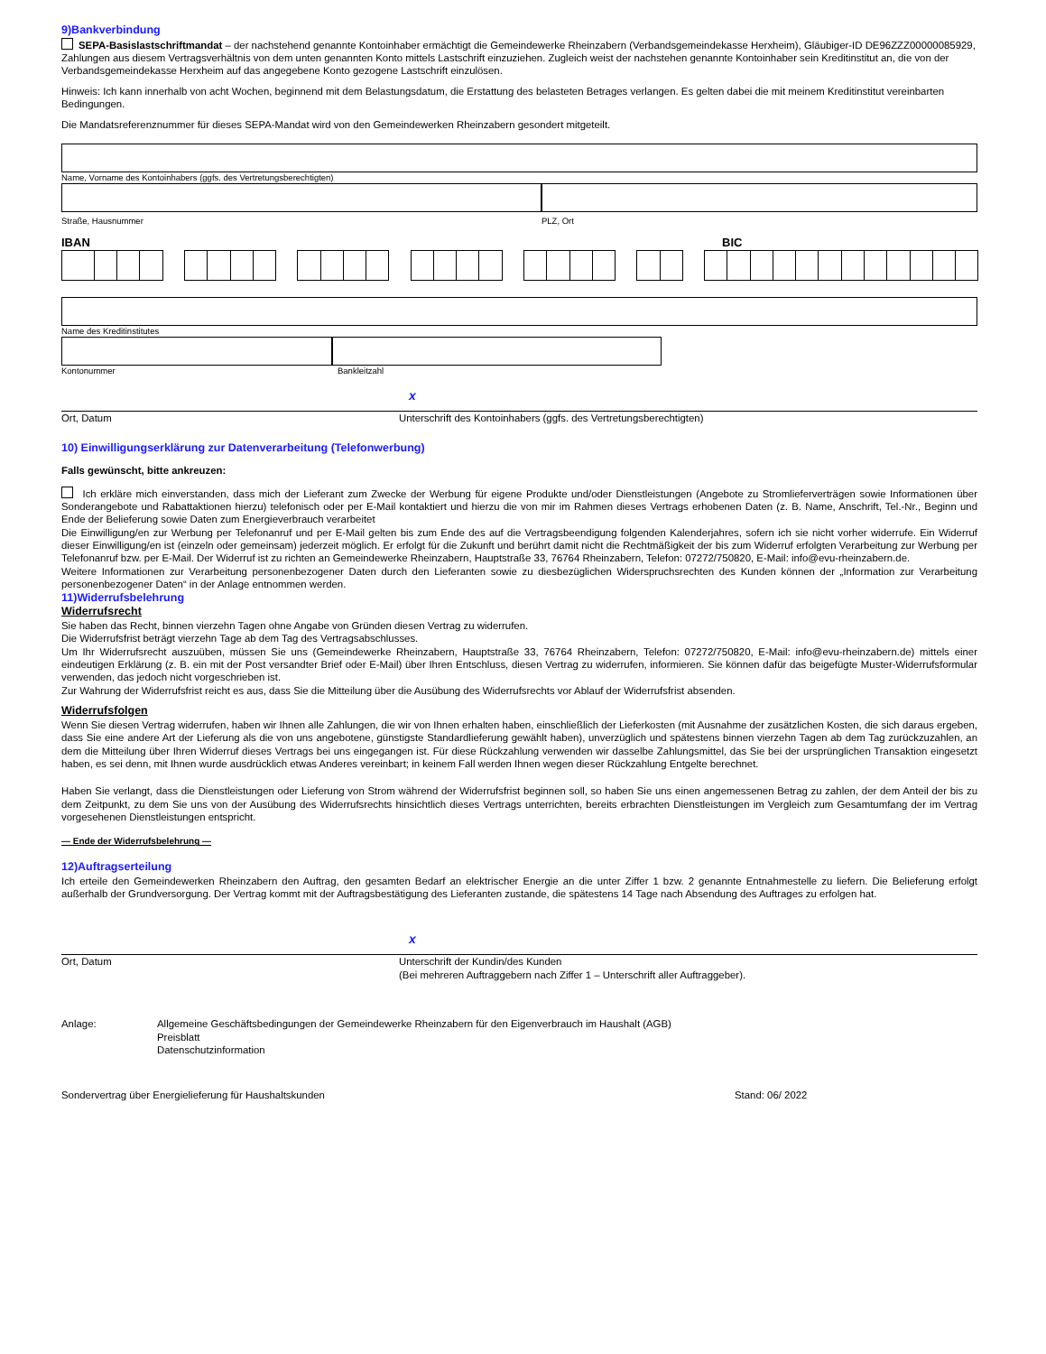9)Bankverbindung
SEPA-Basislastschriftmandat – der nachstehend genannte Kontoinhaber ermächtigt die Gemeindewerke Rheinzabern (Verbandsgemeindekasse Herxheim), Gläubiger-ID DE96ZZZ00000085929, Zahlungen aus diesem Vertragsverhältnis von dem unten genannten Konto mittels Lastschrift einzuziehen. Zugleich weist der nachstehen genannte Kontoinhaber sein Kreditinstitut an, die von der Verbandsgemeindekasse Herxheim auf das angegebene Konto gezogene Lastschrift einzulösen.
Hinweis: Ich kann innerhalb von acht Wochen, beginnend mit dem Belastungsdatum, die Erstattung des belasteten Betrages verlangen. Es gelten dabei die mit meinem Kreditinstitut vereinbarten Bedingungen.
Die Mandatsreferenznummer für dieses SEPA-Mandat wird von den Gemeindewerken Rheinzabern gesondert mitgeteilt.
Name, Vorname des Kontoinhabers (ggfs. des Vertretungsberechtigten)
Straße, Hausnummer PLZ, Ort
IBAN BIC
Name des Kreditinstitutes
Kontonummer Bankleitzahl
x
Ort, Datum Unterschrift des Kontoinhabers (ggfs. des Vertretungsberechtigten)
10) Einwilligungserklärung zur Datenverarbeitung (Telefonwerbung)
Falls gewünscht, bitte ankreuzen:
Ich erkläre mich einverstanden, dass mich der Lieferant zum Zwecke der Werbung für eigene Produkte und/oder Dienstleistungen (Angebote zu Stromlieferverträgen sowie Informationen über Sonderangebote und Rabattaktionen hierzu) telefonisch oder per E-Mail kontaktiert und hierzu die von mir im Rahmen dieses Vertrags erhobenen Daten (z. B. Name, Anschrift, Tel.-Nr., Beginn und Ende der Belieferung sowie Daten zum Energieverbrauch verarbeitet
Die Einwilligung/en zur Werbung per Telefonanruf und per E-Mail gelten bis zum Ende des auf die Vertragsbeendigung folgenden Kalenderjahres, sofern ich sie nicht vorher widerrufe. Ein Widerruf dieser Einwilligung/en ist (einzeln oder gemeinsam) jederzeit möglich. Er erfolgt für die Zukunft und berührt damit nicht die Rechtmäßigkeit der bis zum Widerruf erfolgten Verarbeitung zur Werbung per Telefonanruf bzw. per E-Mail. Der Widerruf ist zu richten an Gemeindewerke Rheinzabern, Hauptstraße 33, 76764 Rheinzabern, Telefon: 07272/750820, E-Mail: info@evu-rheinzabern.de.
Weitere Informationen zur Verarbeitung personenbezogener Daten durch den Lieferanten sowie zu diesbezüglichen Widerspruchsrechten des Kunden können der „Information zur Verarbeitung personenbezogener Daten“ in der Anlage entnommen werden.
11)Widerrufsbelehrung
Widerrufsrecht
Sie haben das Recht, binnen vierzehn Tagen ohne Angabe von Gründen diesen Vertrag zu widerrufen.
Die Widerrufsfrist beträgt vierzehn Tage ab dem Tag des Vertragsabschlusses.
Um Ihr Widerrufsrecht auszuüben, müssen Sie uns (Gemeindewerke Rheinzabern, Hauptstraße 33, 76764 Rheinzabern, Telefon: 07272/750820, E-Mail: info@evu-rheinzabern.de) mittels einer eindeutigen Erklärung (z. B. ein mit der Post versandter Brief oder E-Mail) über Ihren Entschluss, diesen Vertrag zu widerrufen, informieren. Sie können dafür das beigefügte Muster-Widerrufsformular verwenden, das jedoch nicht vorgeschrieben ist.
Zur Wahrung der Widerrufsfrist reicht es aus, dass Sie die Mitteilung über die Ausübung des Widerrufsrechts vor Ablauf der Widerrufsfrist absenden.
Widerrufsfolgen
Wenn Sie diesen Vertrag widerrufen, haben wir Ihnen alle Zahlungen, die wir von Ihnen erhalten haben, einschließlich der Lieferkosten (mit Ausnahme der zusätzlichen Kosten, die sich daraus ergeben, dass Sie eine andere Art der Lieferung als die von uns angebotene, günstigste Standardlieferung gewählt haben), unverzüglich und spätestens binnen vierzehn Tagen ab dem Tag zurückzuzahlen, an dem die Mitteilung über Ihren Widerruf dieses Vertrags bei uns eingegangen ist. Für diese Rückzahlung verwenden wir dasselbe Zahlungsmittel, das Sie bei der ursprünglichen Transaktion eingesetzt haben, es sei denn, mit Ihnen wurde ausdrücklich etwas Anderes vereinbart; in keinem Fall werden Ihnen wegen dieser Rückzahlung Entgelte berechnet.
Haben Sie verlangt, dass die Dienstleistungen oder Lieferung von Strom während der Widerrufsfrist beginnen soll, so haben Sie uns einen angemessenen Betrag zu zahlen, der dem Anteil der bis zu dem Zeitpunkt, zu dem Sie uns von der Ausübung des Widerrufsrechts hinsichtlich dieses Vertrags unterrichten, bereits erbrachten Dienstleistungen im Vergleich zum Gesamtumfang der im Vertrag vorgesehenen Dienstleistungen entspricht.
— Ende der Widerrufsbelehrung —
12)Auftragserteilung
Ich erteile den Gemeindewerken Rheinzabern den Auftrag, den gesamten Bedarf an elektrischer Energie an die unter Ziffer 1 bzw. 2 genannte Entnahmestelle zu liefern. Die Belieferung erfolgt außerhalb der Grundversorgung. Der Vertrag kommt mit der Auftragsbestätigung des Lieferanten zustande, die spätestens 14 Tage nach Absendung des Auftrages zu erfolgen hat.
x
Ort, Datum Unterschrift der Kundin/des Kunden
(Bei mehreren Auftraggebern nach Ziffer 1 – Unterschrift aller Auftraggeber).
Anlage: Allgemeine Geschäftsbedingungen der Gemeindewerke Rheinzabern für den Eigenverbrauch im Haushalt (AGB)
Preisblatt
Datenschutzinformation
Sondervertrag über Energielieferung für Haushaltskunden Stand: 06/ 2022